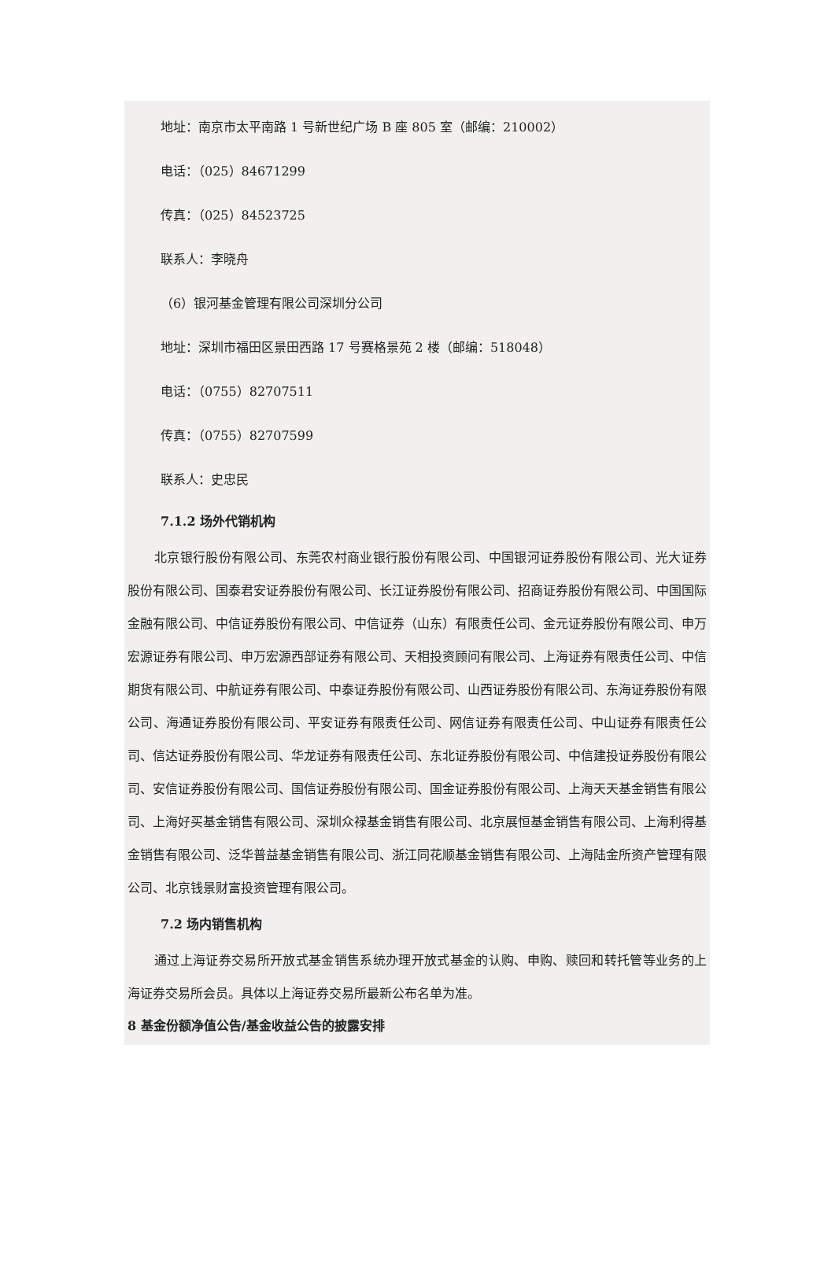地址：南京市太平南路 1 号新世纪广场 B 座 805 室（邮编：210002）
电话：（025）84671299
传真：（025）84523725
联系人：李晓舟
（6）银河基金管理有限公司深圳分公司
地址：深圳市福田区景田西路 17 号赛格景苑 2 楼（邮编：518048）
电话：（0755）82707511
传真：（0755）82707599
联系人：史忠民
7.1.2 场外代销机构
北京银行股份有限公司、东莞农村商业银行股份有限公司、中国银河证券股份有限公司、光大证券股份有限公司、国泰君安证券股份有限公司、长江证券股份有限公司、招商证券股份有限公司、中国国际金融有限公司、中信证券股份有限公司、中信证券（山东）有限责任公司、金元证券股份有限公司、申万宏源证券有限公司、申万宏源西部证券有限公司、天相投资顾问有限公司、上海证券有限责任公司、中信期货有限公司、中航证券有限公司、中泰证券股份有限公司、山西证券股份有限公司、东海证券股份有限公司、海通证券股份有限公司、平安证券有限责任公司、网信证券有限责任公司、中山证券有限责任公司、信达证券股份有限公司、华龙证券有限责任公司、东北证券股份有限公司、中信建投证券股份有限公司、安信证券股份有限公司、国信证券股份有限公司、国金证券股份有限公司、上海天天基金销售有限公司、上海好买基金销售有限公司、深圳众禄基金销售有限公司、北京展恒基金销售有限公司、上海利得基金销售有限公司、泛华普益基金销售有限公司、浙江同花顺基金销售有限公司、上海陆金所资产管理有限公司、北京钱景财富投资管理有限公司。
7.2 场内销售机构
通过上海证券交易所开放式基金销售系统办理开放式基金的认购、申购、赎回和转托管等业务的上海证券交易所会员。具体以上海证券交易所最新公布名单为准。
8 基金份额净值公告/基金收益公告的披露安排